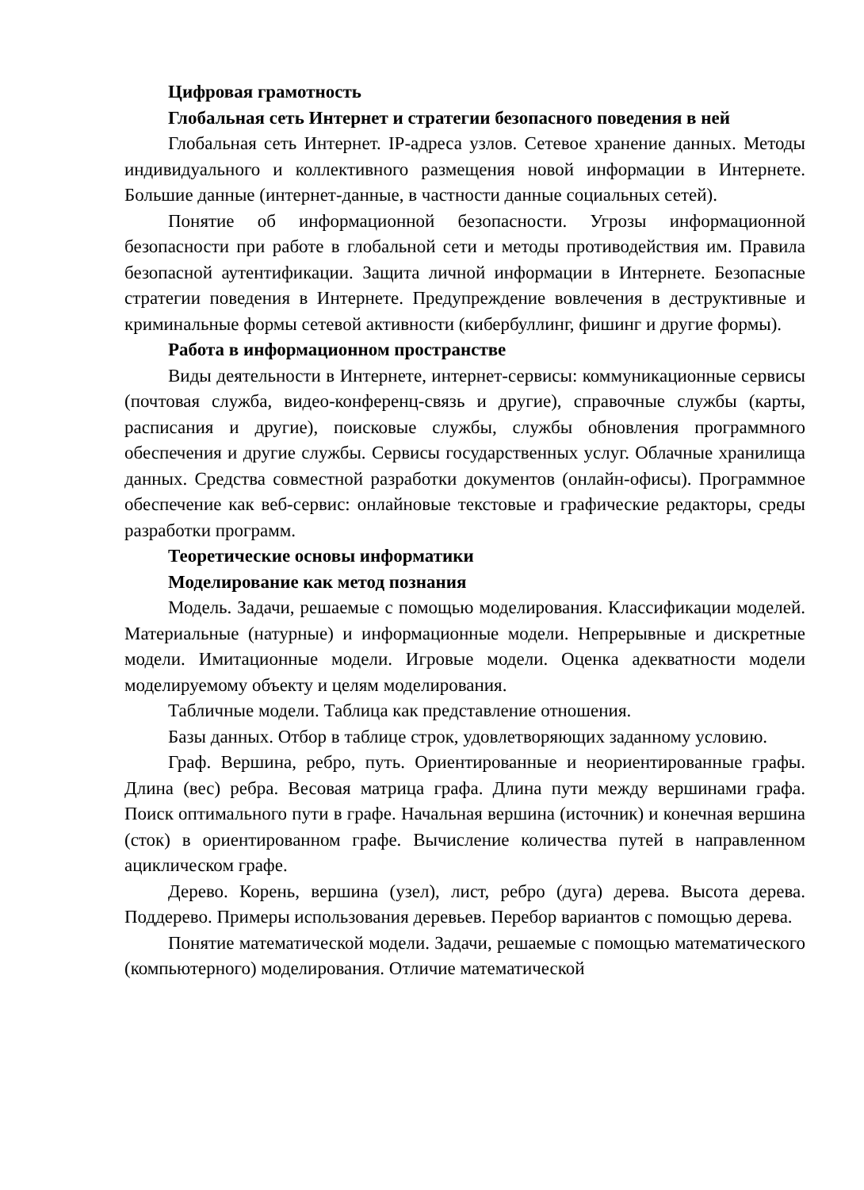Цифровая грамотность
Глобальная сеть Интернет и стратегии безопасного поведения в ней
Глобальная сеть Интернет. IP-адреса узлов. Сетевое хранение данных. Методы индивидуального и коллективного размещения новой информации в Интернете. Большие данные (интернет-данные, в частности данные социальных сетей).
Понятие об информационной безопасности. Угрозы информационной безопасности при работе в глобальной сети и методы противодействия им. Правила безопасной аутентификации. Защита личной информации в Интернете. Безопасные стратегии поведения в Интернете. Предупреждение вовлечения в деструктивные и криминальные формы сетевой активности (кибербуллинг, фишинг и другие формы).
Работа в информационном пространстве
Виды деятельности в Интернете, интернет-сервисы: коммуникационные сервисы (почтовая служба, видео-конференц-связь и другие), справочные службы (карты, расписания и другие), поисковые службы, службы обновления программного обеспечения и другие службы. Сервисы государственных услуг. Облачные хранилища данных. Средства совместной разработки документов (онлайн-офисы). Программное обеспечение как веб-сервис: онлайновые текстовые и графические редакторы, среды разработки программ.
Теоретические основы информатики
Моделирование как метод познания
Модель. Задачи, решаемые с помощью моделирования. Классификации моделей. Материальные (натурные) и информационные модели. Непрерывные и дискретные модели. Имитационные модели. Игровые модели. Оценка адекватности модели моделируемому объекту и целям моделирования.
Табличные модели. Таблица как представление отношения.
Базы данных. Отбор в таблице строк, удовлетворяющих заданному условию.
Граф. Вершина, ребро, путь. Ориентированные и неориентированные графы. Длина (вес) ребра. Весовая матрица графа. Длина пути между вершинами графа. Поиск оптимального пути в графе. Начальная вершина (источник) и конечная вершина (сток) в ориентированном графе. Вычисление количества путей в направленном ациклическом графе.
Дерево. Корень, вершина (узел), лист, ребро (дуга) дерева. Высота дерева. Поддерево. Примеры использования деревьев. Перебор вариантов с помощью дерева.
Понятие математической модели. Задачи, решаемые с помощью математического (компьютерного) моделирования. Отличие математической